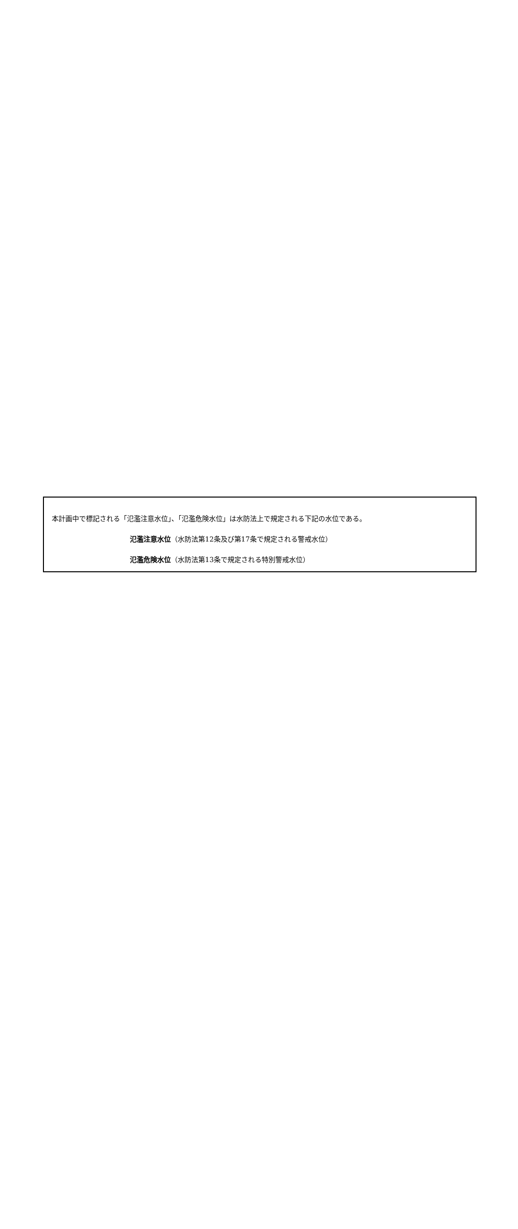本計画中で標記される「氾濫注意水位」、「氾濫危険水位」は水防法上で規定される下記の水位である。
氾濫注意水位（水防法第12条及び第17条で規定される警戒水位）
氾濫危険水位（水防法第13条で規定される特別警戒水位）